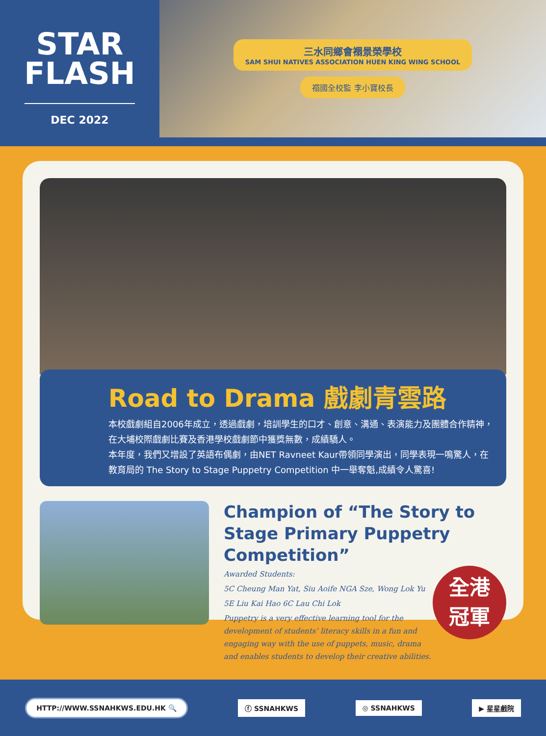STAR
FLASH
DEC 2022
三水同鄉會禤景榮學校
SAM SHUI NATIVES ASSOCIATION HUEN KING WING SCHOOL
禤國全校監 李小寶校長
Road to Drama 戲劇青雲路
本校戲劇組自2006年成立，透過戲劇，培訓學生的口才、創意、溝通、表演能力及團體合作精神，在大埔校際戲劇比賽及香港學校戲劇節中獲獎無數，成績驕人。
本年度，我們又增設了英語布偶劇，由NET Ravneet Kaur帶領同學演出，同學表現一鳴驚人，在教育局的 The Story to Stage Puppetry Competition 中一舉奪魁,成績令人驚喜!
Champion of “The Story to Stage Primary Puppetry Competition”
全港
冠軍
Awarded Students:
5C Cheung Man Yat, Siu Aoife NGA Sze, Wong Lok Yu
5E Liu Kai Hao 6C Lau Chi Lok
Puppetry is a very effective learning tool for the development of students’ literacy skills in a fun and engaging way with the use of puppets, music, drama and enables students to develop their creative abilities.
HTTP://WWW.SSNAHKWS.EDU.HK 🔍 ⓕ SSNAHKWS ◎ SSNAHKWS ▶ 星星戲院